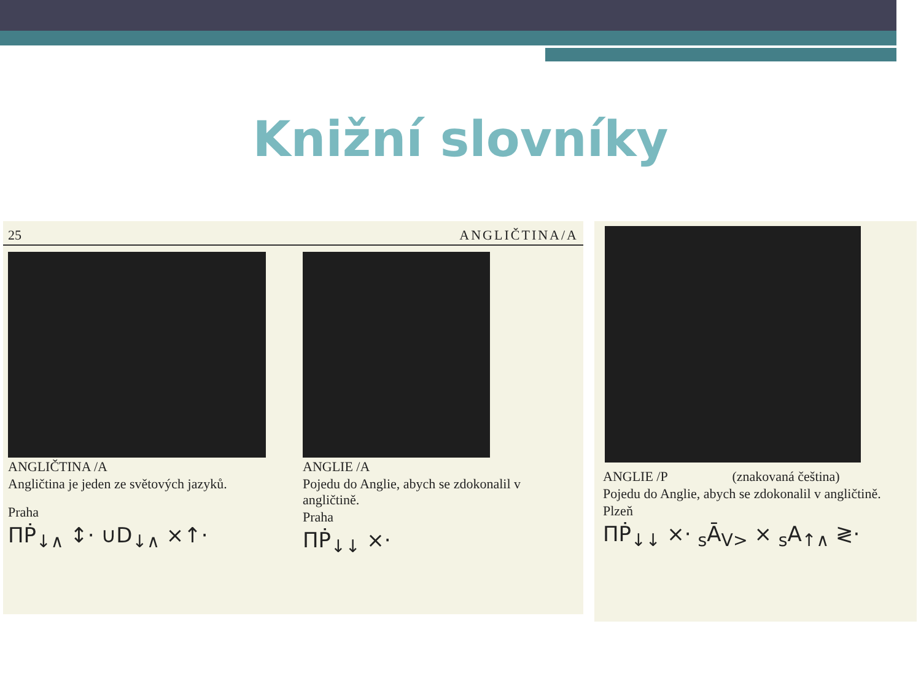Knižní slovníky
25 ANGLIČTINA/A
ANGLIČTINA /A
Angličtina je jeden ze světových jazyků.
Praha
ΠṖ<sub>↓∧</sub> ↕· ∪D<sub>↓∧</sub> ×↑·
ANGLIE /A
Pojedu do Anglie, abych se zdokonalil v angličtině.
Praha
ΠṖ<sub>↓↓</sub> ×·
ANGLIE /P (znakovaná čeština)
Pojedu do Anglie, abych se zdokonalil v angličtině.
Plzeň
ΠṖ<sub>↓↓</sub> ×· <sub>s</sub>Ā<sub>V></sub> × <sub>s</sub>A<sub>↑∧</sub> ≷·